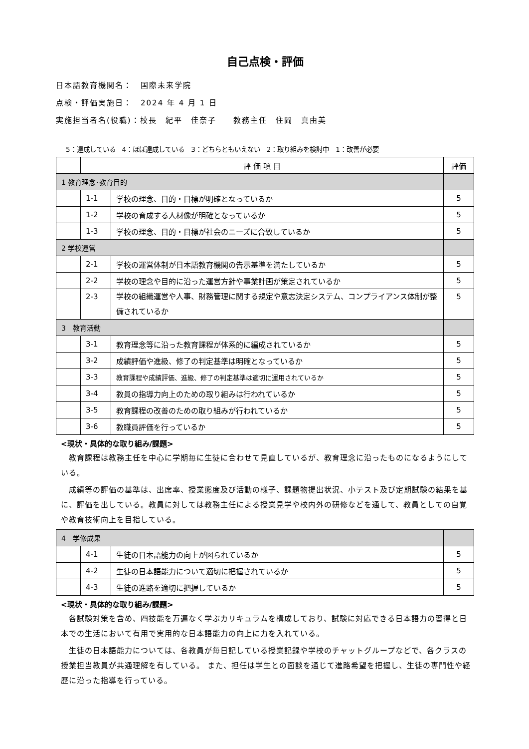自己点検・評価
日本語教育機関名：　国際未来学院
点検・評価実施日：　2024 年 4 月 1 日
実施担当者名(役職)：校長　紀平　佳奈子　　教務主任　住岡　真由美
5：達成している　4：ほぼ達成している　3：どちらともいえない　2：取り組みを検討中　1：改善が必要
| | 評 価 項 目 | | 評価 |
| --- | --- | --- | --- |
| 1 教育理念･教育目的 | | | |
| | 1-1 | 学校の理念、目的・目標が明確となっているか | 5 |
| | 1-2 | 学校の育成する人材像が明確となっているか | 5 |
| | 1-3 | 学校の理念、目的・目標が社会のニーズに合致しているか | 5 |
| 2 学校運営 | | | |
| | 2-1 | 学校の運営体制が日本語教育機関の告示基準を満たしているか | 5 |
| | 2-2 | 学校の理念や目的に沿った運営方針や事業計画が策定されているか | 5 |
| | 2-3 | 学校の組織運営や人事、財務管理に関する規定や意志決定システム、コンプライアンス体制が整備されているか | 5 |
| 3 教育活動 | | | |
| | 3-1 | 教育理念等に沿った教育課程が体系的に編成されているか | 5 |
| | 3-2 | 成績評価や進級、修了の判定基準は明確となっているか | 5 |
| | 3-3 | 教育課程や成績評価、進級、修了の判定基準は適切に運用されているか | 5 |
| | 3-4 | 教員の指導力向上のための取り組みは行われているか | 5 |
| | 3-5 | 教育課程の改善のための取り組みが行われているか | 5 |
| | 3-6 | 教職員評価を行っているか | 5 |
<現状・具体的な取り組み/課題>
　教育課程は教務主任を中心に学期毎に生徒に合わせて見直しているが、教育理念に沿ったものになるようにしている。
　成績等の評価の基準は、出席率、授業態度及び活動の様子、課題物提出状況、小テスト及び定期試験の結果を基に、評価を出している。教員に対しては教務主任による授業見学や校内外の研修などを通して、教員としての自覚や教育技術向上を目指している。
| 4 学修成果 | | | |
| | 4-1 | 生徒の日本語能力の向上が図られているか | 5 |
| | 4-2 | 生徒の日本語能力について適切に把握されているか | 5 |
| | 4-3 | 生徒の進路を適切に把握しているか | 5 |
<現状・具体的な取り組み/課題>
　各試験対策を含め、四技能を万遍なく学ぶカリキュラムを構成しており、試験に対応できる日本語力の習得と日本での生活において有用で実用的な日本語能力の向上に力を入れている。
　生徒の日本語能力については、各教員が毎日記している授業記録や学校のチャットグループなどで、各クラスの授業担当教員が共通理解を有している。 また、担任は学生との面談を通じて進路希望を把握し、生徒の専門性や経歴に沿った指導を行っている。